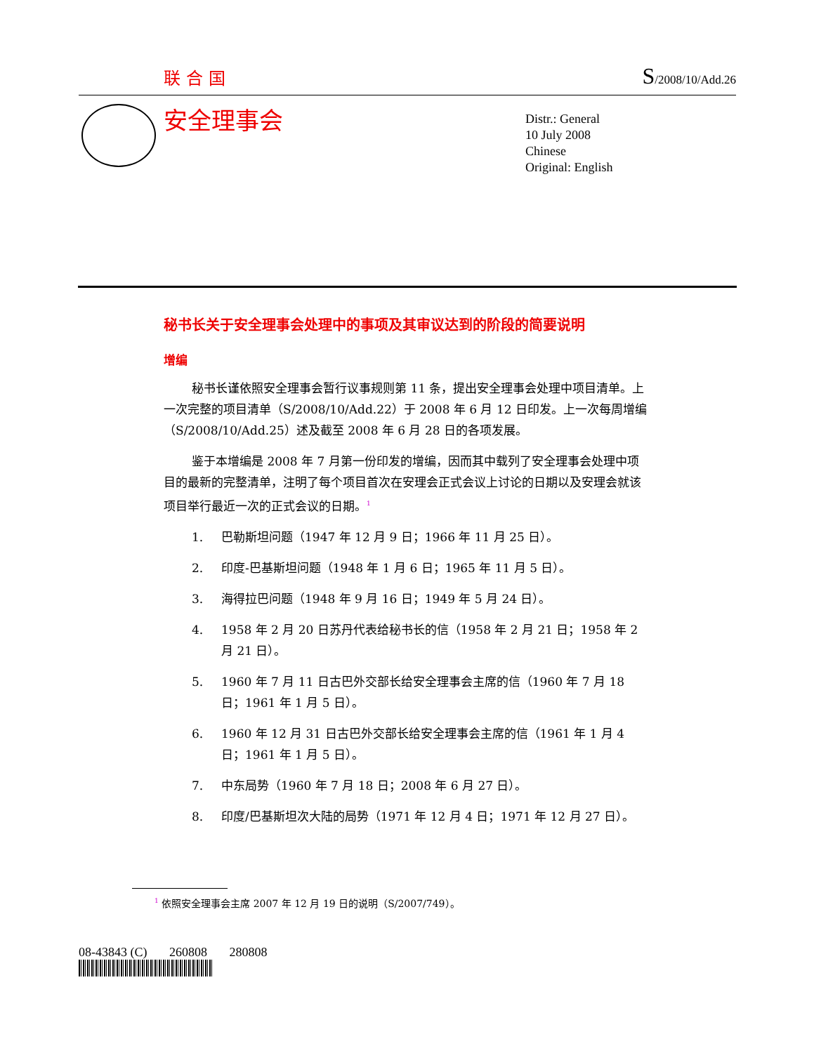联合国 S/2008/10/Add.26
安全理事会
Distr.: General
10 July 2008
Chinese
Original: English
秘书长关于安全理事会处理中的事项及其审议达到的阶段的简要说明
增编
秘书长谨依照安全理事会暂行议事规则第 11 条，提出安全理事会处理中项目清单。上一次完整的项目清单（S/2008/10/Add.22）于 2008 年 6 月 12 日印发。上一次每周增编（S/2008/10/Add.25）述及截至 2008 年 6 月 28 日的各项发展。
鉴于本增编是 2008 年 7 月第一份印发的增编，因而其中载列了安全理事会处理中项目的最新的完整清单，注明了每个项目首次在安理会正式会议上讨论的日期以及安理会就该项目举行最近一次的正式会议的日期。<sup>1</sup>
1. 巴勒斯坦问题（1947 年 12 月 9 日；1966 年 11 月 25 日）。
2. 印度-巴基斯坦问题（1948 年 1 月 6 日；1965 年 11 月 5 日）。
3. 海得拉巴问题（1948 年 9 月 16 日；1949 年 5 月 24 日）。
4. 1958 年 2 月 20 日苏丹代表给秘书长的信（1958 年 2 月 21 日；1958 年 2 月 21 日）。
5. 1960 年 7 月 11 日古巴外交部长给安全理事会主席的信（1960 年 7 月 18 日；1961 年 1 月 5 日）。
6. 1960 年 12 月 31 日古巴外交部长给安全理事会主席的信（1961 年 1 月 4 日；1961 年 1 月 5 日）。
7. 中东局势（1960 年 7 月 18 日；2008 年 6 月 27 日）。
8. 印度/巴基斯坦次大陆的局势（1971 年 12 月 4 日；1971 年 12 月 27 日）。
<sup>1</sup> 依照安全理事会主席 2007 年 12 月 19 日的说明（S/2007/749）。
08-43843 (C) 260808 280808